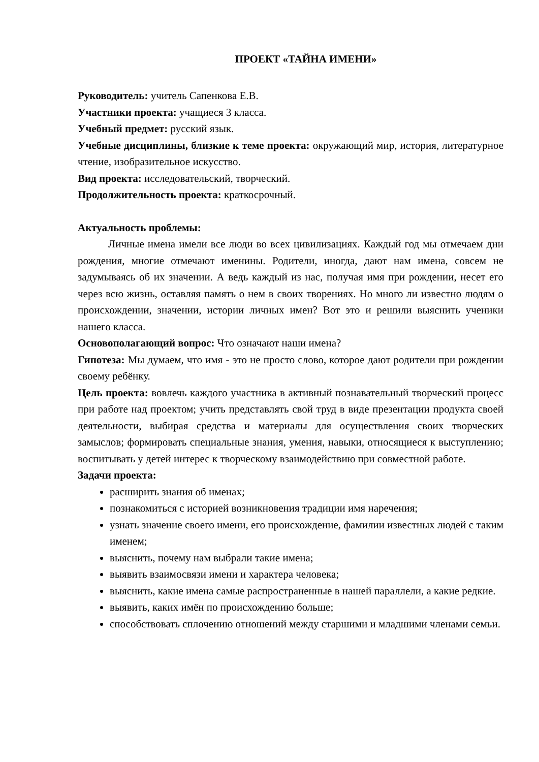ПРОЕКТ «ТАЙНА ИМЕНИ»
Руководитель: учитель Сапенкова Е.В.
Участники проекта: учащиеся 3 класса.
Учебный предмет: русский язык.
Учебные дисциплины, близкие к теме проекта: окружающий мир, история, литературное чтение, изобразительное искусство.
Вид проекта: исследовательский, творческий.
Продолжительность проекта: краткосрочный.
Актуальность проблемы:
Личные имена имели все люди во всех цивилизациях. Каждый год мы отмечаем дни рождения, многие отмечают именины. Родители, иногда, дают нам имена, совсем не задумываясь об их значении. А ведь каждый из нас, получая имя при рождении, несет его через всю жизнь, оставляя память о нем в своих творениях. Но много ли известно людям о происхождении, значении, истории личных имен? Вот это и решили выяснить ученики нашего класса.
Основополагающий вопрос: Что означают наши имена?
Гипотеза: Мы думаем, что имя - это не просто слово, которое дают родители при рождении своему ребёнку.
Цель проекта: вовлечь каждого участника в активный познавательный творческий процесс при работе над проектом; учить представлять свой труд в виде презентации продукта своей деятельности, выбирая средства и материалы для осуществления своих творческих замыслов; формировать специальные знания, умения, навыки, относящиеся к выступлению; воспитывать у детей интерес к творческому взаимодействию при совместной работе.
Задачи проекта:
расширить знания об именах;
познакомиться с историей возникновения традиции имя наречения;
узнать значение своего имени, его происхождение, фамилии известных людей с таким именем;
выяснить, почему нам выбрали такие имена;
выявить взаимосвязи имени и характера человека;
выяснить, какие имена самые распространенные в нашей параллели, а какие редкие.
выявить, каких имён по происхождению больше;
способствовать сплочению отношений между старшими и младшими членами семьи.